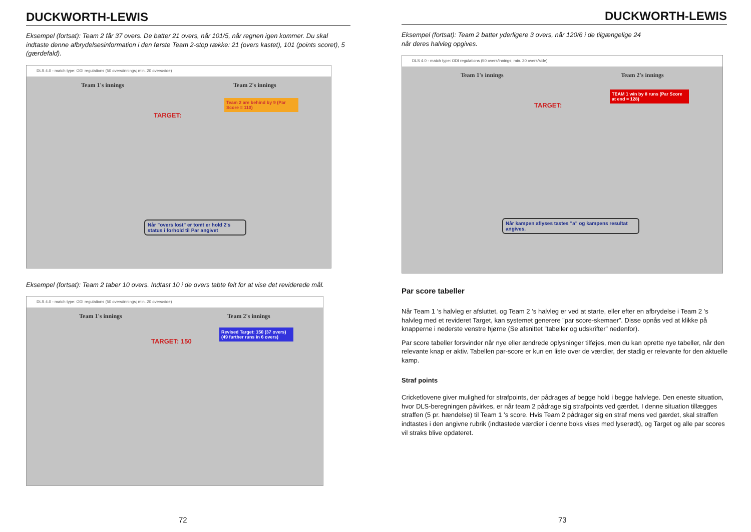DUCKWORTH-LEWIS
Eksempel (fortsat): Team 2 får 37 overs. De batter 21 overs, når 101/5, når regnen igen kommer. Du skal indtaste denne afbrydelsesinformation i den første Team 2-stop række: 21 (overs kastet), 101 (points scoret), 5 (gærdefald).
DLS 4.0 - match type: ODI regulations (50 overs/innings; min. 20 overs/side)
Team 1's innings Team 2's innings
Team 2 are behind by 9 (Par Score = 110)
TARGET:
Når "overs lost" er tomt er hold 2's status i forhold til Par angivet
Eksempel (fortsat): Team 2 taber 10 overs. Indtast 10 i de overs tabte felt for at vise det reviderede mål.
DLS 4.0 - match type: ODI regulations (50 overs/innings; min. 20 overs/side)
Team 1's innings Team 2's innings
Revised Target: 150 (37 overs) (49 further runs in 6 overs)
TARGET: 150
72
DUCKWORTH-LEWIS
Eksempel (fortsat): Team 2 batter yderligere 3 overs, når 120/6 i de tilgængelige 24
når deres halvleg opgives.
DLS 4.0 - match type: ODI regulations (50 overs/innings; min. 20 overs/side)
Team 1's innings Team 2's innings
TEAM 1 win by 8 runs (Par Score at end = 128)
TARGET:
Når kampen aflyses tastes "a" og kampens resultat angives.
Par score tabeller
Når Team 1 ’s halvleg er afsluttet, og Team 2 ’s halvleg er ved at starte, eller efter en afbrydelse i Team 2 ’s halvleg med et revideret Target, kan systemet generere ”par score-skemaer”. Disse opnås ved at klikke på knapperne i nederste venstre hjørne (Se afsnittet ”tabeller og udskrifter” nedenfor).
Par score tabeller forsvinder når nye eller ændrede oplysninger tilføjes, men du kan oprette nye tabeller, når den relevante knap er aktiv. Tabellen par-score er kun en liste over de værdier, der stadig er relevante for den aktuelle kamp.
Straf points
Cricketlovene giver mulighed for strafpoints, der pådrages af begge hold i begge halvlege. Den eneste situation, hvor DLS-beregningen påvirkes, er når team 2 pådrage sig strafpoints ved gærdet. I denne situation tillægges straffen (5 pr. hændelse) til Team 1 ’s score. Hvis Team 2 pådrager sig en straf mens ved gærdet, skal straffen indtastes i den angivne rubrik (indtastede værdier i denne boks vises med lyserødt), og Target og alle par scores vil straks blive opdateret.
73